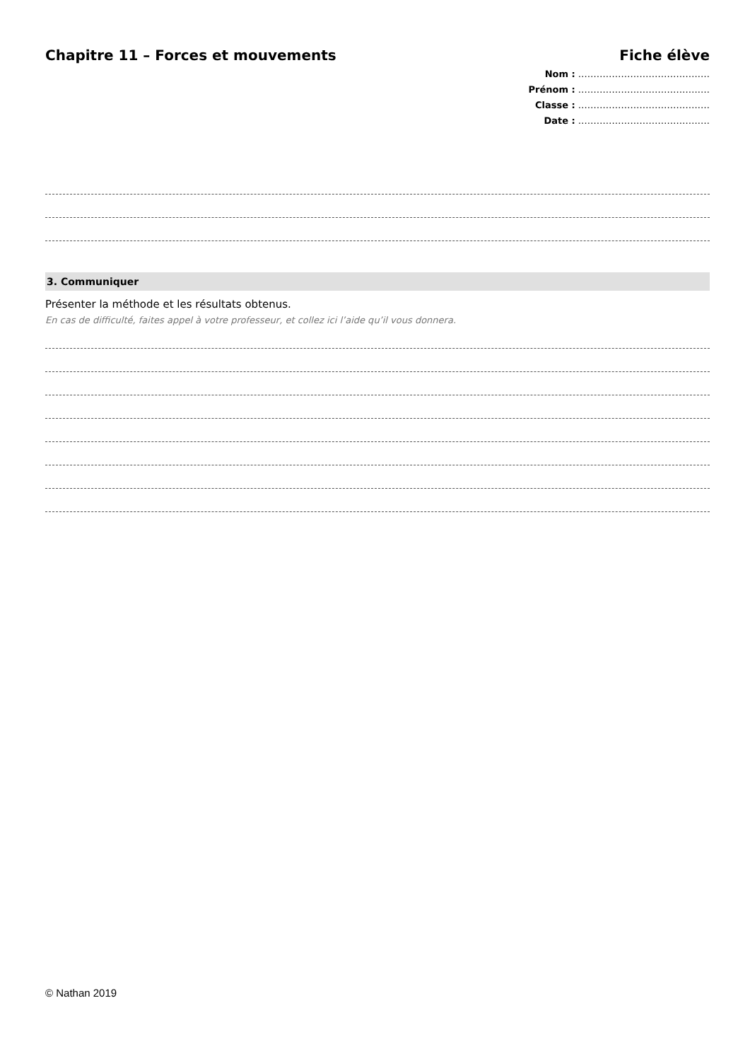Chapitre 11 – Forces et mouvements Fiche élève
Nom : ………………………………….…
Prénom : ………………………………….…
Classe : ………………………………….…
Date : ………………………………….…
3. Communiquer
Présenter la méthode et les résultats obtenus.
En cas de difficulté, faites appel à votre professeur, et collez ici l’aide qu’il vous donnera.
© Nathan 2019